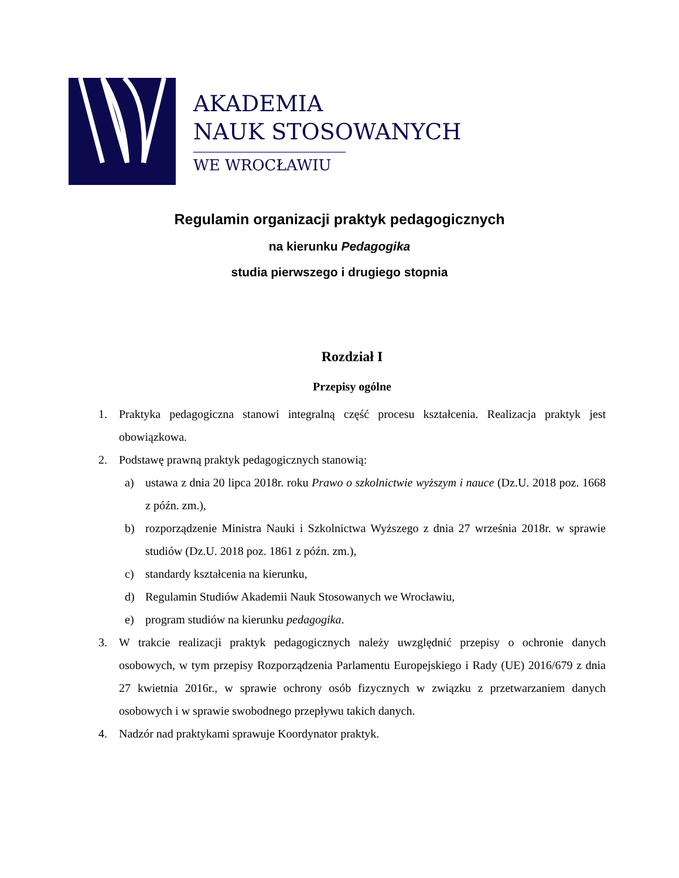AKADEMIA
NAUK STOSOWANYCH
WE WROCŁAWIU
Regulamin organizacji praktyk pedagogicznych
na kierunku Pedagogika
studia pierwszego i drugiego stopnia
Rozdział I
Przepisy ogólne
1. Praktyka pedagogiczna stanowi integralną część procesu kształcenia. Realizacja praktyk jest obowiązkowa.
2. Podstawę prawną praktyk pedagogicznych stanowią:
a) ustawa z dnia 20 lipca 2018r. roku Prawo o szkolnictwie wyższym i nauce (Dz.U. 2018 poz. 1668 z późn. zm.),
b) rozporządzenie Ministra Nauki i Szkolnictwa Wyższego z dnia 27 września 2018r. w sprawie studiów (Dz.U. 2018 poz. 1861 z późn. zm.),
c) standardy kształcenia na kierunku,
d) Regulamin Studiów Akademii Nauk Stosowanych we Wrocławiu,
e) program studiów na kierunku pedagogika.
3. W trakcie realizacji praktyk pedagogicznych należy uwzględnić przepisy o ochronie danych osobowych, w tym przepisy Rozporządzenia Parlamentu Europejskiego i Rady (UE) 2016/679 z dnia 27 kwietnia 2016r., w sprawie ochrony osób fizycznych w związku z przetwarzaniem danych osobowych i w sprawie swobodnego przepływu takich danych.
4. Nadzór nad praktykami sprawuje Koordynator praktyk.